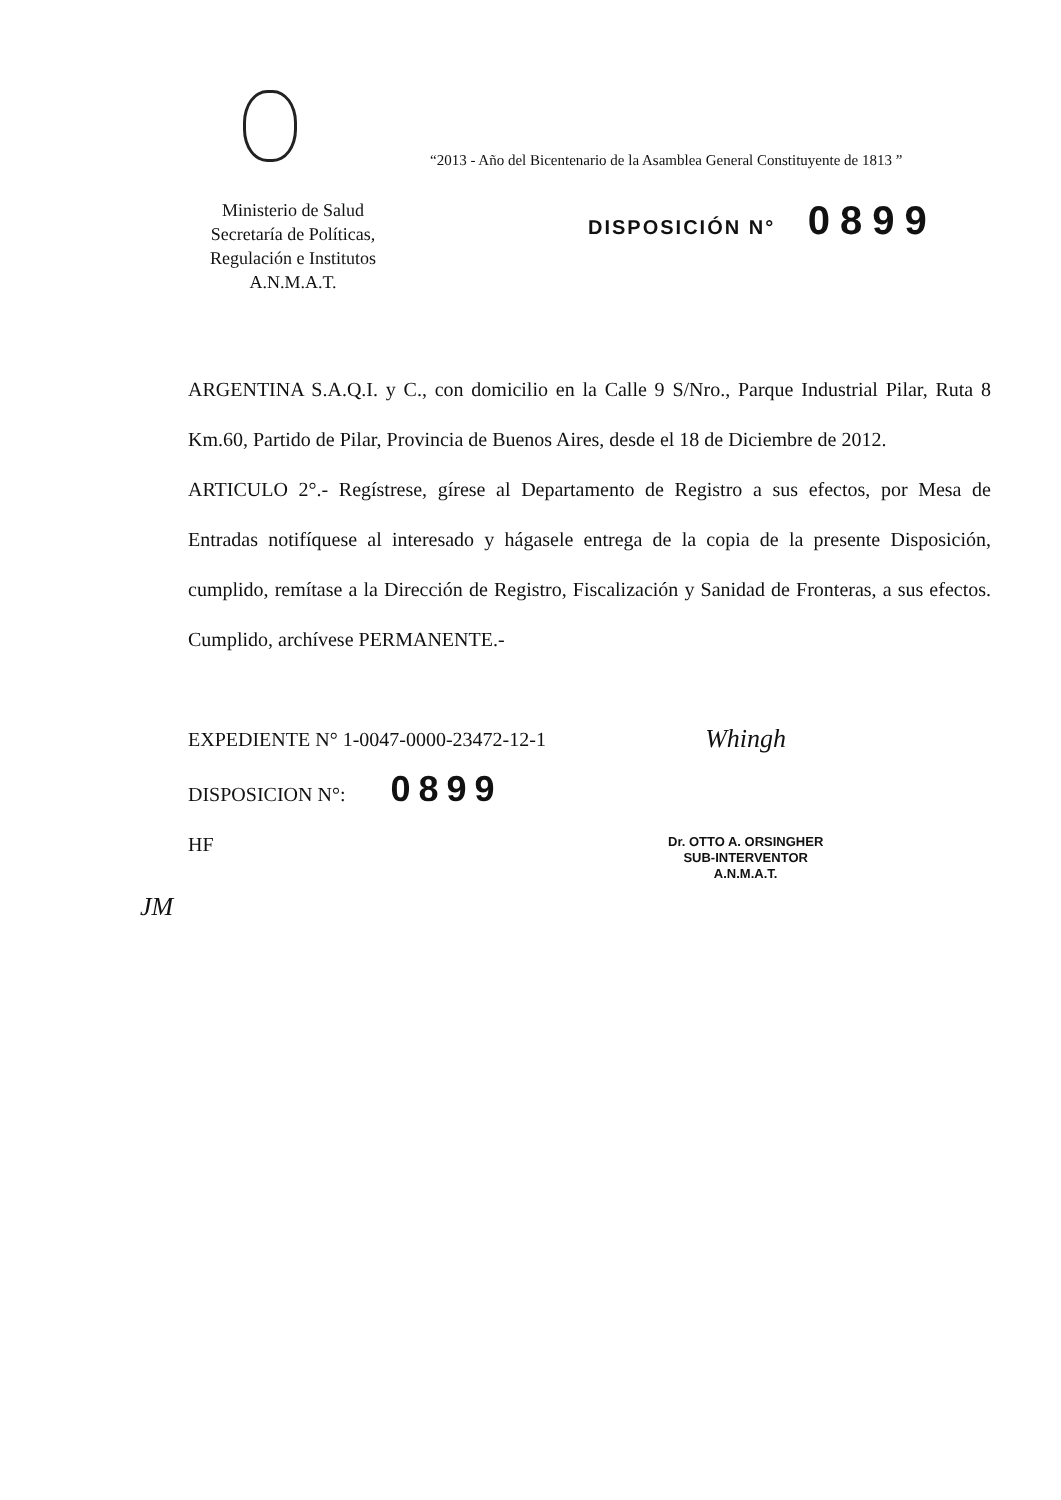“2013 - Año del Bicentenario de la Asamblea General Constituyente de 1813 ”
Ministerio de Salud
Secretaría de Políticas,
Regulación e Institutos
A.N.M.A.T.
DISPOSICIÓN N° 0899
ARGENTINA S.A.Q.I. y C., con domicilio en la Calle 9 S/Nro., Parque Industrial Pilar, Ruta 8 Km.60, Partido de Pilar, Provincia de Buenos Aires, desde el 18 de Diciembre de 2012.
ARTICULO 2°.- Regístrese, gírese al Departamento de Registro a sus efectos, por Mesa de Entradas notifíquese al interesado y hágasele entrega de la copia de la presente Disposición, cumplido, remítase a la Dirección de Registro, Fiscalización y Sanidad de Fronteras, a sus efectos. Cumplido, archívese PERMANENTE.-
EXPEDIENTE N° 1-0047-0000-23472-12-1
DISPOSICION N°: 0899
HF
Whingh
Dr. OTTO A. ORSINGHER
SUB-INTERVENTOR
A.N.M.A.T.
JM